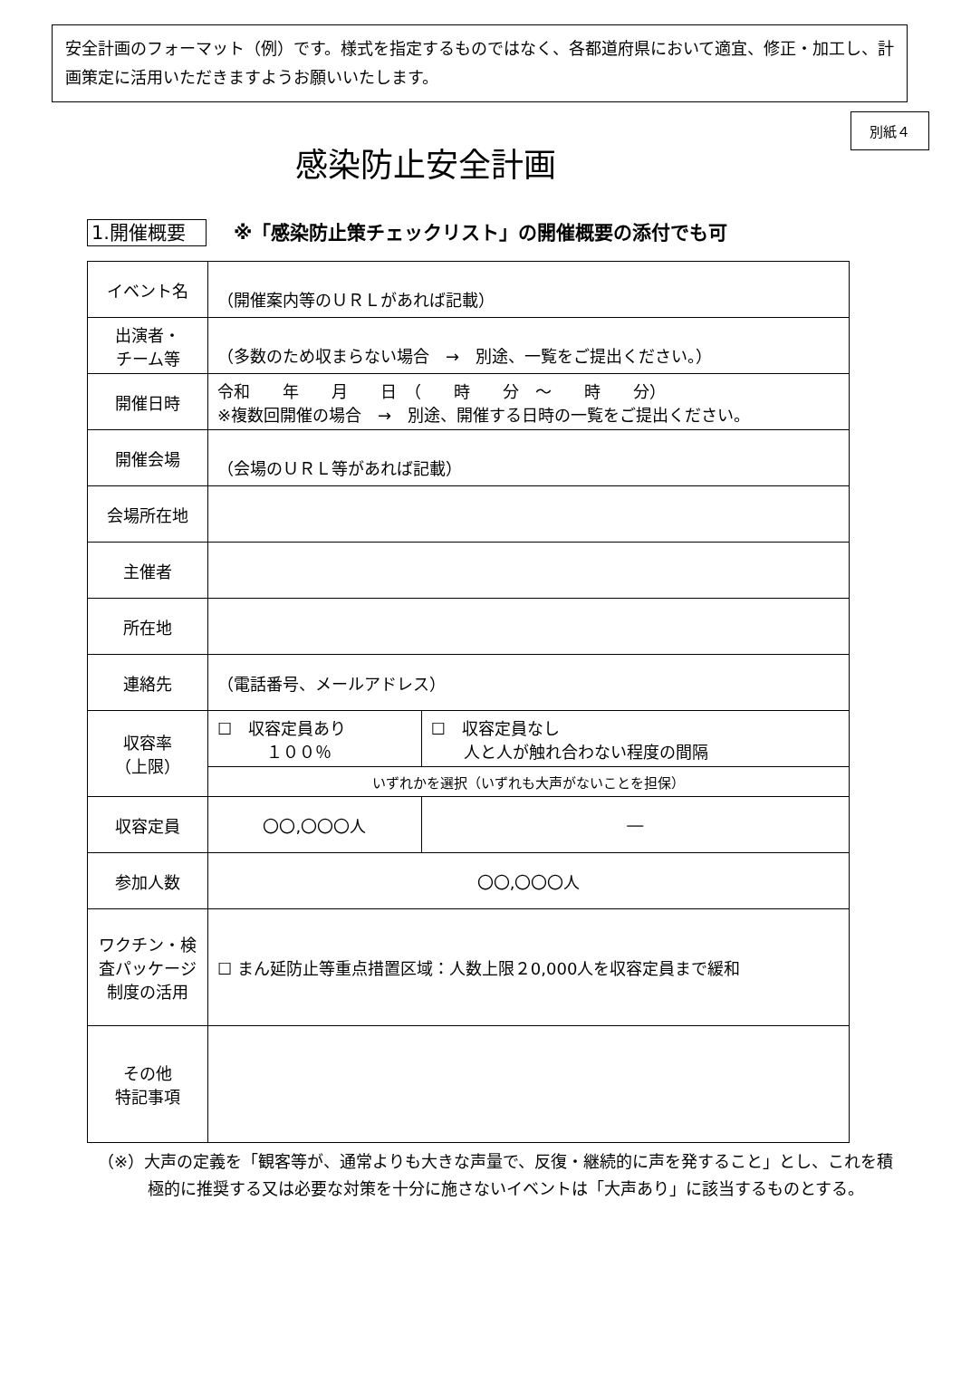安全計画のフォーマット（例）です。様式を指定するものではなく、各都道府県において適宜、修正・加工し、計画策定に活用いただきますようお願いいたします。
別紙４
感染防止安全計画
1.開催概要 ※「感染防止策チェックリスト」の開催概要の添付でも可
| イベント名 | （開催案内等のＵＲＬがあれば記載） | |
| 出演者・ チーム等 | （多数のため収まらない場合 → 別途、一覧をご提出ください。） | |
| 開催日時 | 令和 年 月 日 （ 時 分 ～ 時 分） ※複数回開催の場合 → 別途、開催する日時の一覧をご提出ください。 | |
| 開催会場 | （会場のＵＲＬ等があれば記載） | |
| 会場所在地 | | |
| 主催者 | | |
| 所在地 | | |
| 連絡先 | （電話番号、メールアドレス） | |
| 収容率 （上限） | ☐ 収容定員あり １００％ | ☐ 収容定員なし 人と人が触れ合わない程度の間隔 |
| | いずれかを選択（いずれも大声がないことを担保） | |
| 収容定員 | 〇〇,〇〇〇人 | ― |
| 参加人数 | 〇〇,〇〇〇人 | |
| ワクチン・検査パッケージ制度の活用 | ☐ まん延防止等重点措置区域：人数上限２0,000人を収容定員まで緩和 | |
| その他 特記事項 | | |
（※）大声の定義を「観客等が、通常よりも大きな声量で、反復・継続的に声を発すること」とし、これを積極的に推奨する又は必要な対策を十分に施さないイベントは「大声あり」に該当するものとする。